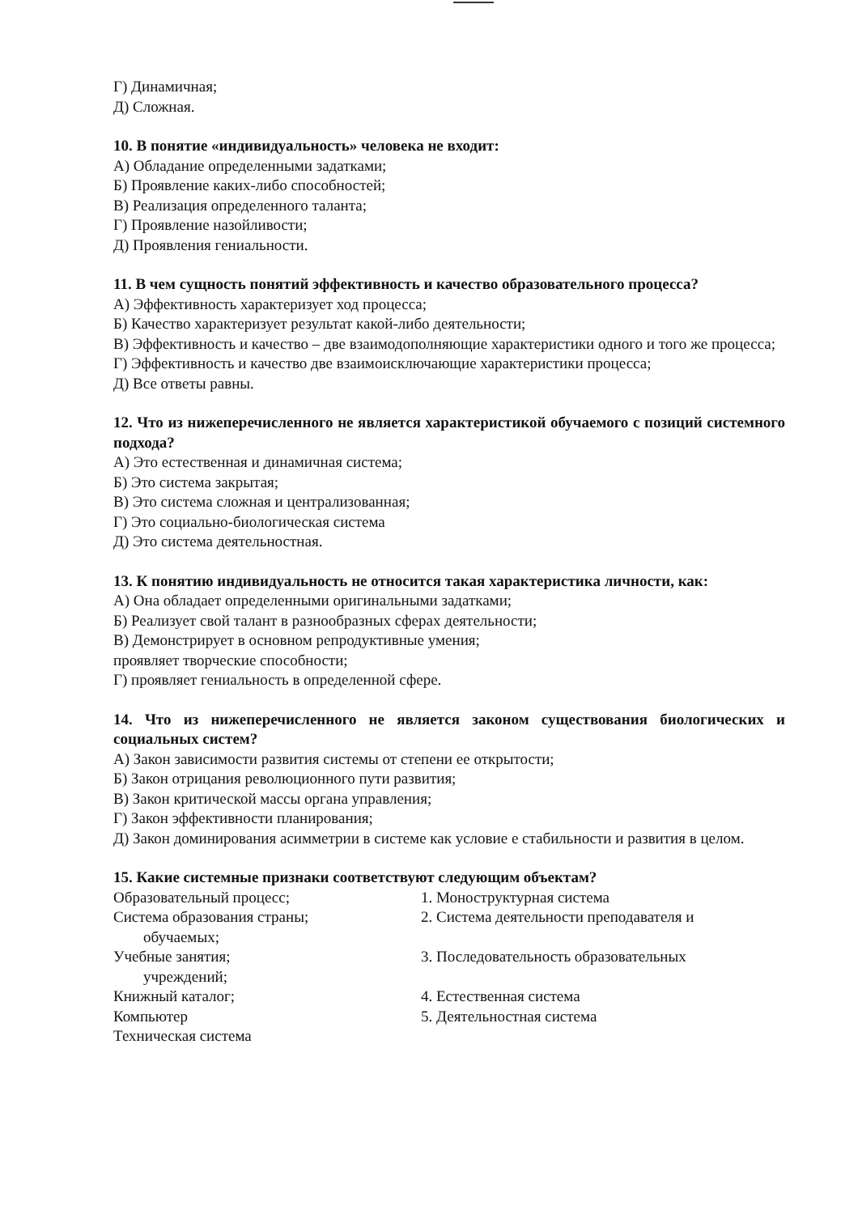Г) Динамичная;
Д) Сложная.
10. В понятие «индивидуальность» человека не входит:
А) Обладание определенными задатками;
Б) Проявление каких-либо способностей;
В) Реализация определенного таланта;
Г) Проявление назойливости;
Д) Проявления гениальности.
11. В чем сущность понятий эффективность и качество образовательного процесса?
А) Эффективность характеризует ход процесса;
Б) Качество характеризует результат какой-либо деятельности;
В) Эффективность и качество – две взаимодополняющие характеристики одного и того же процесса;
Г) Эффективность и качество две взаимоисключающие характеристики процесса;
Д) Все ответы равны.
12. Что из нижеперечисленного не является характеристикой обучаемого с позиций системного подхода?
А) Это естественная и динамичная система;
Б) Это система закрытая;
В) Это система сложная и централизованная;
Г) Это социально-биологическая система
Д) Это система деятельностная.
13. К понятию индивидуальность не относится такая характеристика личности, как:
А) Она обладает определенными оригинальными задатками;
Б) Реализует свой талант в разнообразных сферах деятельности;
В) Демонстрирует в основном репродуктивные умения;
проявляет творческие способности;
Г) проявляет гениальность в определенной сфере.
14. Что из нижеперечисленного не является законом существования биологических и социальных систем?
А) Закон зависимости развития системы от степени ее открытости;
Б) Закон отрицания революционного пути развития;
В) Закон критической массы органа управления;
Г) Закон эффективности планирования;
Д) Закон доминирования асимметрии в системе как условие е стабильности и развития в целом.
15. Какие системные признаки соответствуют следующим объектам?
Образовательный процесс; 1. Моноструктурная система
Система образования страны; 2. Система деятельности преподавателя и
обучаемых;
Учебные занятия; 3. Последовательность образовательных
учреждений;
Книжный каталог; 4. Естественная система
Компьютер 5. Деятельностная система
Техническая система